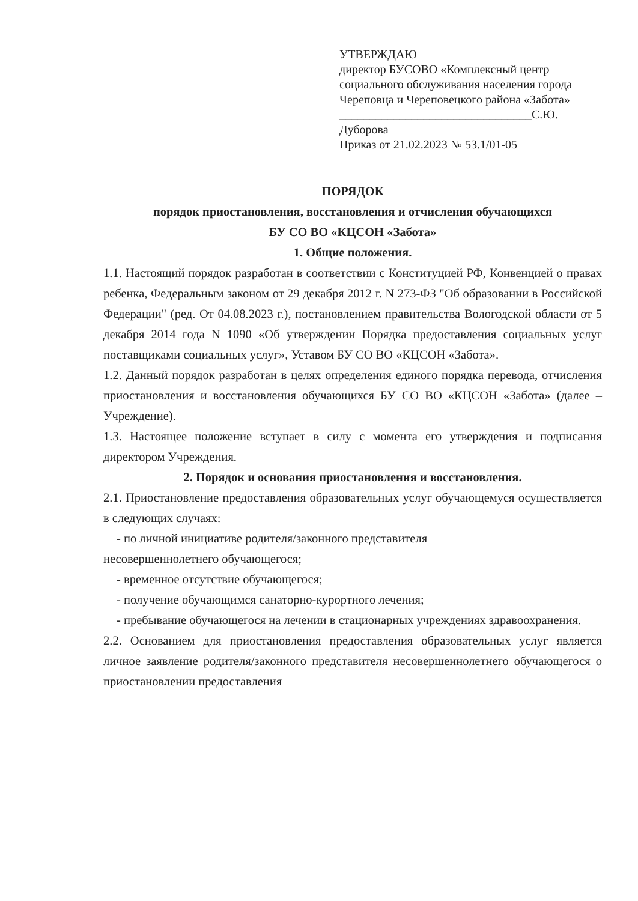УТВЕРЖДАЮ
директор БУСОВО «Комплексный центр
социального обслуживания населения города
Череповца и Череповецкого района «Забота»
________________________________С.Ю. Дуборова
Приказ от 21.02.2023 № 53.1/01-05
ПОРЯДОК
порядок приостановления, восстановления и отчисления обучающихся
БУ СО ВО «КЦСОН «Забота»
1. Общие положения.
1.1. Настоящий порядок разработан в соответствии с Конституцией РФ, Конвенцией о правах ребенка, Федеральным законом от 29 декабря 2012 г. N 273-ФЗ "Об образовании в Российской Федерации" (ред. От 04.08.2023 г.), постановлением правительства Вологодской области от 5 декабря 2014 года N 1090 «Об утверждении Порядка предоставления социальных услуг поставщиками социальных услуг», Уставом БУ СО ВО «КЦСОН «Забота».
1.2. Данный порядок разработан в целях определения единого порядка перевода, отчисления приостановления и восстановления обучающихся БУ СО ВО «КЦСОН «Забота» (далее – Учреждение).
1.3. Настоящее положение вступает в силу с момента его утверждения и подписания директором Учреждения.
2. Порядок и основания приостановления и восстановления.
2.1. Приостановление предоставления образовательных услуг обучающемуся осуществляется в следующих случаях:
- по личной инициативе родителя/законного представителя
несовершеннолетнего обучающегося;
- временное отсутствие обучающегося;
- получение обучающимся санаторно-курортного лечения;
- пребывание обучающегося на лечении в стационарных учреждениях здравоохранения.
2.2. Основанием для приостановления предоставления образовательных услуг является личное заявление родителя/законного представителя несовершеннолетнего обучающегося о приостановлении предоставления